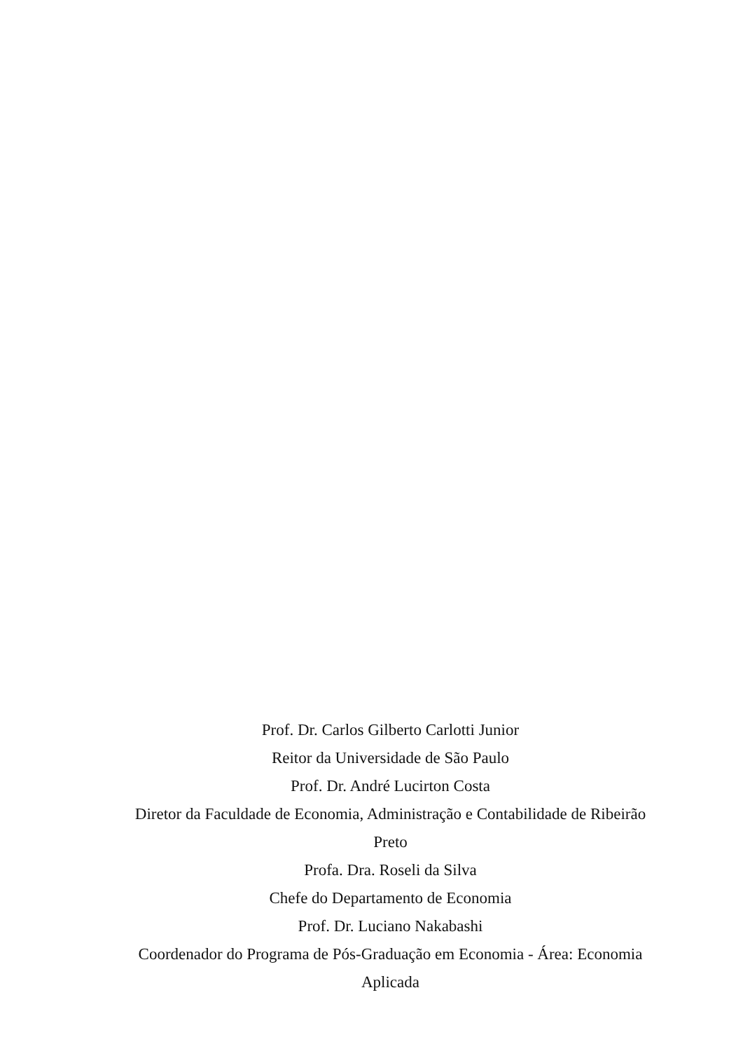Prof. Dr. Carlos Gilberto Carlotti Junior
Reitor da Universidade de São Paulo
Prof. Dr. André Lucirton Costa
Diretor da Faculdade de Economia, Administração e Contabilidade de Ribeirão Preto
Profa. Dra. Roseli da Silva
Chefe do Departamento de Economia
Prof. Dr. Luciano Nakabashi
Coordenador do Programa de Pós-Graduação em Economia - Área: Economia Aplicada